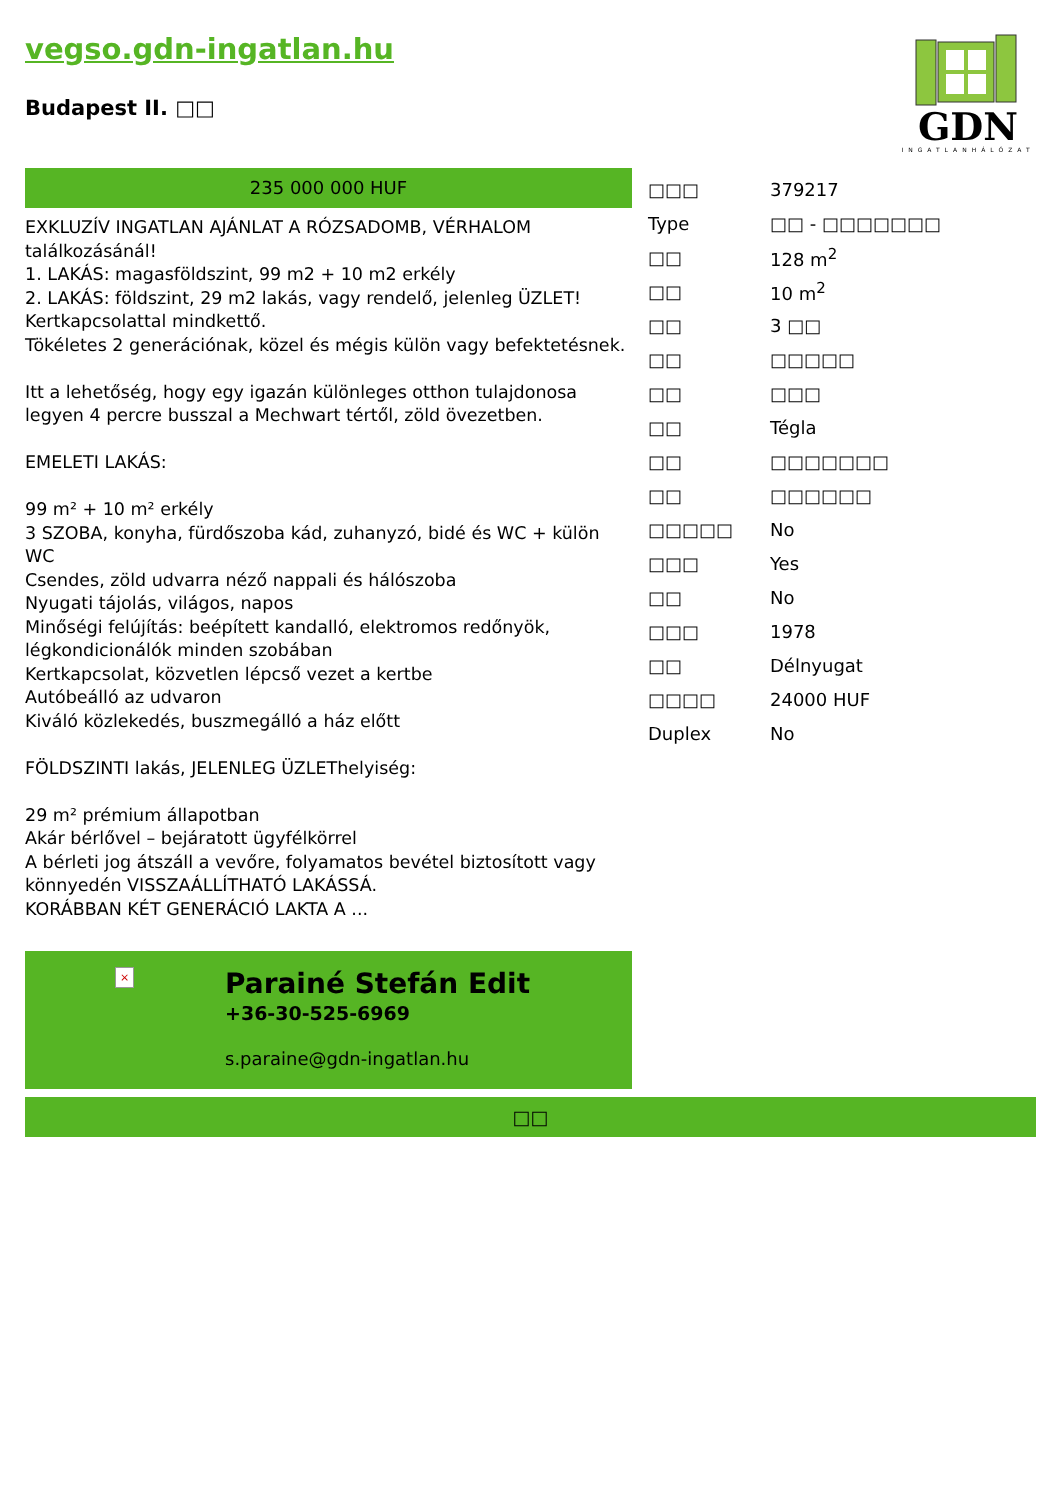vegso.gdn-ingatlan.hu
Budapest II. □□
GDN
INGATLANHÁLÓZAT
235 000 000 HUF
EXKLUZÍV INGATLAN AJÁNLAT A RÓZSADOMB, VÉRHALOM találkozásánál!
1. LAKÁS: magasföldszint, 99 m2 + 10 m2 erkély
2. LAKÁS: földszint, 29 m2 lakás, vagy rendelő, jelenleg ÜZLET!
Kertkapcsolattal mindkettő.
Tökéletes 2 generációnak, közel és mégis külön vagy befektetésnek.
Itt a lehetőség, hogy egy igazán különleges otthon tulajdonosa legyen 4 percre busszal a Mechwart tértől, zöld övezetben.
EMELETI LAKÁS:
99 m² + 10 m² erkély
3 SZOBA, konyha, fürdőszoba kád, zuhanyzó, bidé és WC + külön WC
Csendes, zöld udvarra néző nappali és hálószoba
Nyugati tájolás, világos, napos
Minőségi felújítás: beépített kandalló, elektromos redőnyök, légkondicionálók minden szobában
Kertkapcsolat, közvetlen lépcső vezet a kertbe
Autóbeálló az udvaron
Kiváló közlekedés, buszmegálló a ház előtt
FÖLDSZINTI lakás, JELENLEG ÜZLEThelyiség:
29 m² prémium állapotban
Akár bérlővel – bejáratott ügyfélkörrel
A bérleti jog átszáll a vevőre, folyamatos bevétel biztosított vagy könnyedén VISSZAÁLLÍTHATÓ LAKÁSSÁ.
KORÁBBAN KÉT GENERÁCIÓ LAKTA A ...
×
Parainé Stefán Edit
+36-30-525-6969
s.paraine@gdn-ingatlan.hu
| □□□ | 379217 |
| Type | □□ - □□□□□□□ |
| □□ | 128 m<sup>2</sup> |
| □□ | 10 m<sup>2</sup> |
| □□ | 3 □□ |
| □□ | □□□□□ |
| □□ | □□□ |
| □□ | Tégla |
| □□ | □□□□□□□ |
| □□ | □□□□□□ |
| □□□□□ | No |
| □□□ | Yes |
| □□ | No |
| □□□ | 1978 |
| □□ | Délnyugat |
| □□□□ | 24000 HUF |
| Duplex | No |
□□